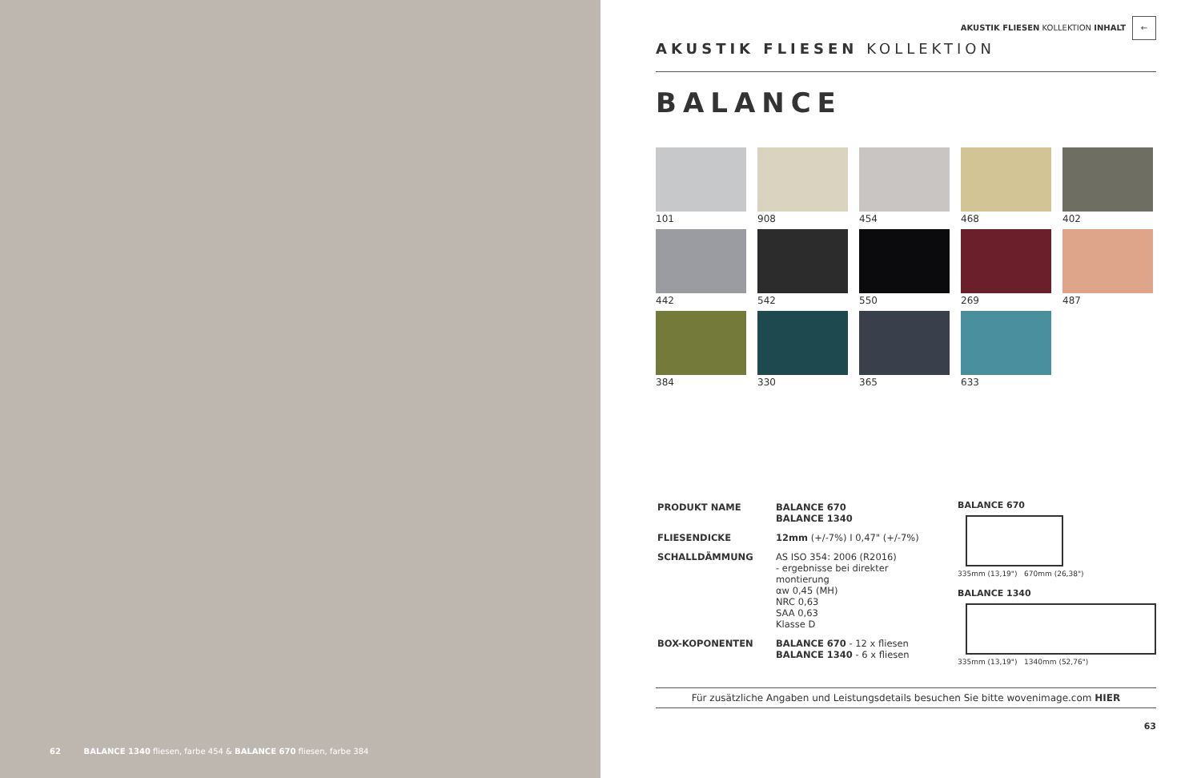62 BALANCE 1340 fliesen, farbe 454 & BALANCE 670 fliesen, farbe 384
AKUSTIK FLIESEN KOLLEKTION INHALT ←
AKUSTIK FLIESEN KOLLEKTION
BALANCE
101
908
454
468
402
442
542
550
269
487
384
330
365
633
| PRODUKT NAME | BALANCE 670 BALANCE 1340 |
| FLIESENDICKE | 12mm (+/-7%) I 0,47" (+/-7%) |
| SCHALLDÄMMUNG | AS ISO 354: 2006 (R2016) - ergebnisse bei direkter montierung αw 0,45 (MH) NRC 0,63 SAA 0,63 Klasse D |
| BOX-KOPONENTEN | BALANCE 670 - 12 x fliesen BALANCE 1340 - 6 x fliesen |
BALANCE 670
335mm (13,19") 670mm (26,38")
BALANCE 1340
335mm (13,19") 1340mm (52,76")
Für zusätzliche Angaben und Leistungsdetails besuchen Sie bitte wovenimage.com HIER
63